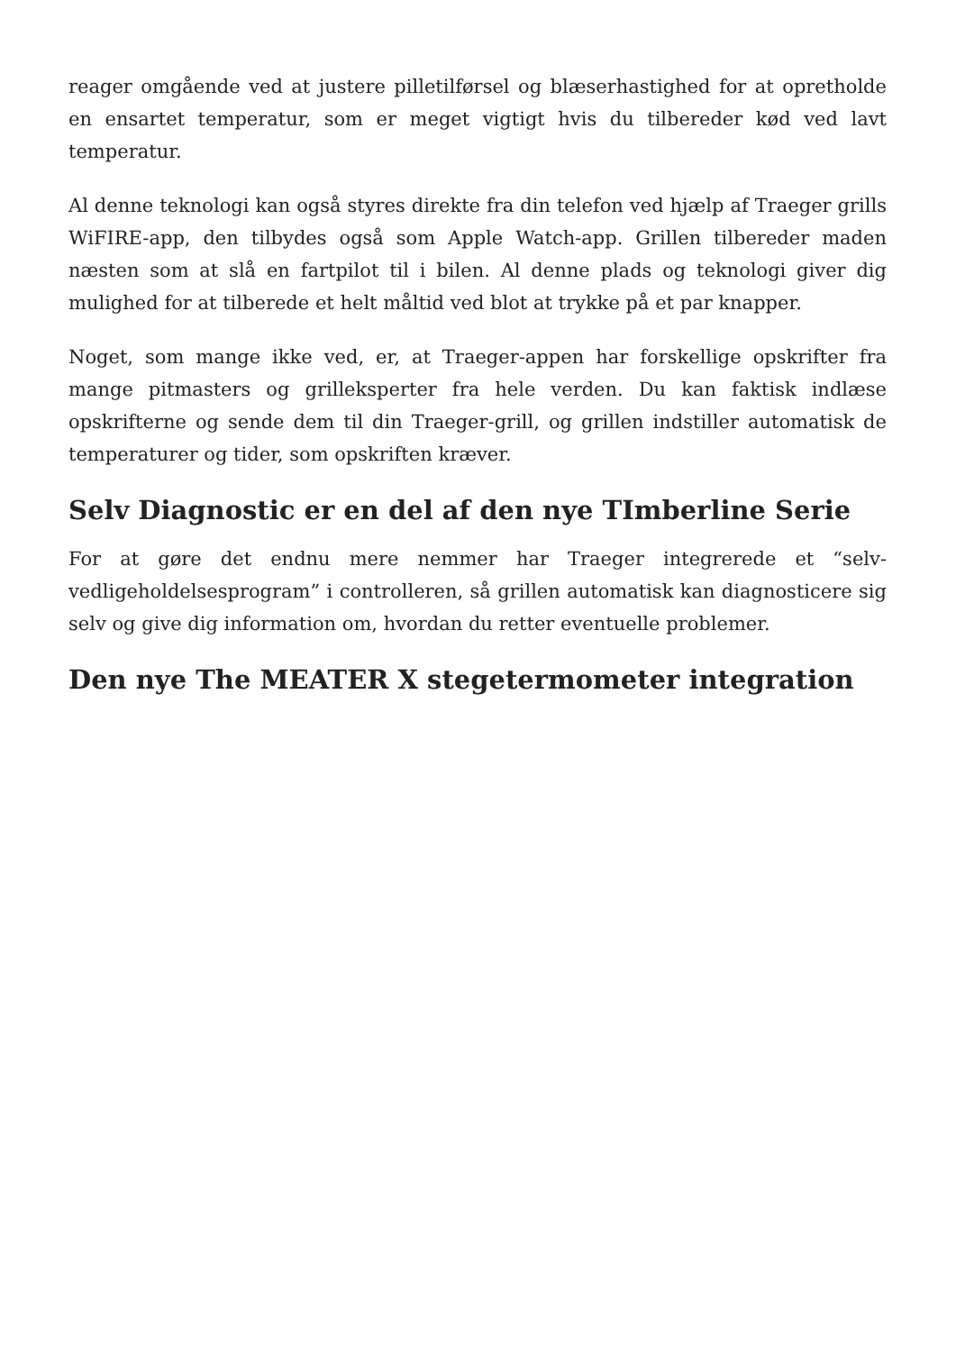reager omgående ved at justere pilletilførsel og blæserhastighed for at opretholde en ensartet temperatur, som er meget vigtigt hvis du tilbereder kød ved lavt temperatur.
Al denne teknologi kan også styres direkte fra din telefon ved hjælp af Traeger grills WiFIRE-app, den tilbydes også som Apple Watch-app. Grillen tilbereder maden næsten som at slå en fartpilot til i bilen. Al denne plads og teknologi giver dig mulighed for at tilberede et helt måltid ved blot at trykke på et par knapper.
Noget, som mange ikke ved, er, at Traeger-appen har forskellige opskrifter fra mange pitmasters og grilleksperter fra hele verden. Du kan faktisk indlæse opskrifterne og sende dem til din Traeger-grill, og grillen indstiller automatisk de temperaturer og tider, som opskriften kræver.
Selv Diagnostic er en del af den nye TImberline Serie
For at gøre det endnu mere nemmer har Traeger integrerede et “selv-vedligeholdelsesprogram” i controlleren, så grillen automatisk kan diagnosticere sig selv og give dig information om, hvordan du retter eventuelle problemer.
Den nye The MEATER X stegetermometer integration